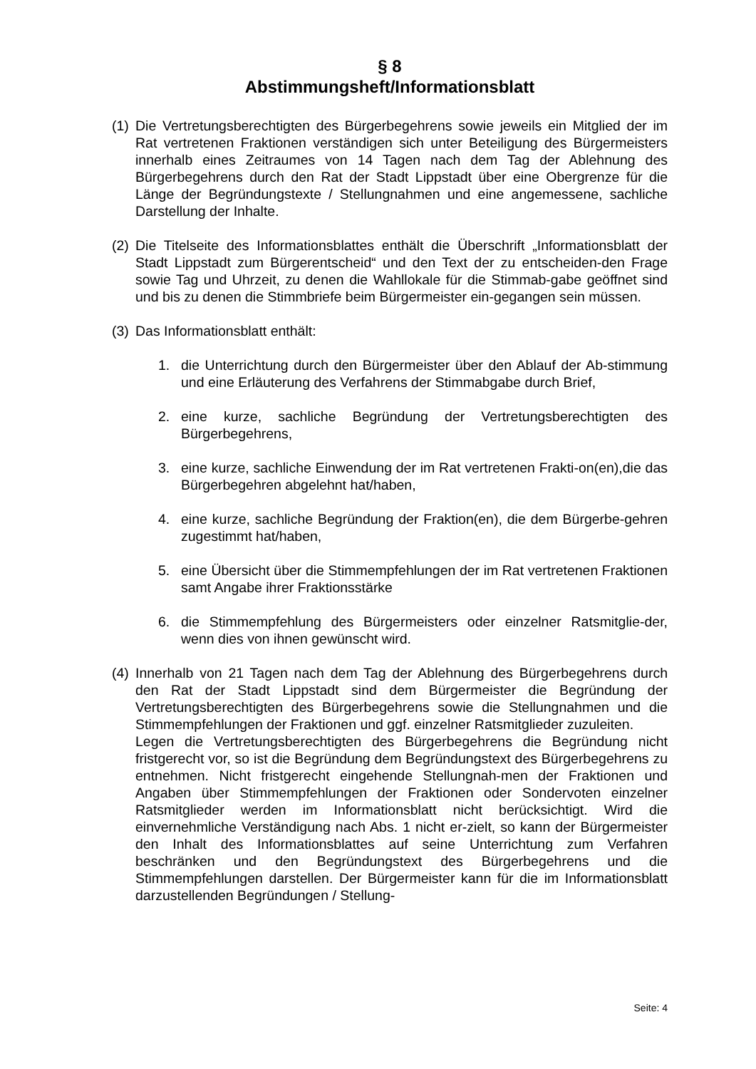§ 8
Abstimmungsheft/Informationsblatt
(1) Die Vertretungsberechtigten des Bürgerbegehrens sowie jeweils ein Mitglied der im Rat vertretenen Fraktionen verständigen sich unter Beteiligung des Bürgermeisters innerhalb eines Zeitraumes von 14 Tagen nach dem Tag der Ablehnung des Bürgerbegehrens durch den Rat der Stadt Lippstadt über eine Obergrenze für die Länge der Begründungstexte / Stellungnahmen und eine angemessene, sachliche Darstellung der Inhalte.
(2) Die Titelseite des Informationsblattes enthält die Überschrift „Informationsblatt der Stadt Lippstadt zum Bürgerentscheid“ und den Text der zu entscheiden-den Frage sowie Tag und Uhrzeit, zu denen die Wahllokale für die Stimmab-gabe geöffnet sind und bis zu denen die Stimmbriefe beim Bürgermeister ein-gegangen sein müssen.
(3) Das Informationsblatt enthält:
1. die Unterrichtung durch den Bürgermeister über den Ablauf der Ab-stimmung und eine Erläuterung des Verfahrens der Stimmabgabe durch Brief,
2. eine kurze, sachliche Begründung der Vertretungsberechtigten des Bürgerbegehrens,
3. eine kurze, sachliche Einwendung der im Rat vertretenen Frakti-on(en),die das Bürgerbegehren abgelehnt hat/haben,
4. eine kurze, sachliche Begründung der Fraktion(en), die dem Bürgerbe-gehren zugestimmt hat/haben,
5. eine Übersicht über die Stimmempfehlungen der im Rat vertretenen Fraktionen samt Angabe ihrer Fraktionsstärke
6. die Stimmempfehlung des Bürgermeisters oder einzelner Ratsmitglie-der, wenn dies von ihnen gewünscht wird.
(4) Innerhalb von 21 Tagen nach dem Tag der Ablehnung des Bürgerbegehrens durch den Rat der Stadt Lippstadt sind dem Bürgermeister die Begründung der Vertretungsberechtigten des Bürgerbegehrens sowie die Stellungnahmen und die Stimmempfehlungen der Fraktionen und ggf. einzelner Ratsmitglieder zuzuleiten.
Legen die Vertretungsberechtigten des Bürgerbegehrens die Begründung nicht fristgerecht vor, so ist die Begründung dem Begründungstext des Bürgerbegehrens zu entnehmen. Nicht fristgerecht eingehende Stellungnah-men der Fraktionen und Angaben über Stimmempfehlungen der Fraktionen oder Sondervoten einzelner Ratsmitglieder werden im Informationsblatt nicht berücksichtigt. Wird die einvernehmliche Verständigung nach Abs. 1 nicht er-zielt, so kann der Bürgermeister den Inhalt des Informationsblattes auf seine Unterrichtung zum Verfahren beschränken und den Begründungstext des Bürgerbegehrens und die Stimmempfehlungen darstellen. Der Bürgermeister kann für die im Informationsblatt darzustellenden Begründungen / Stellung-
Seite: 4